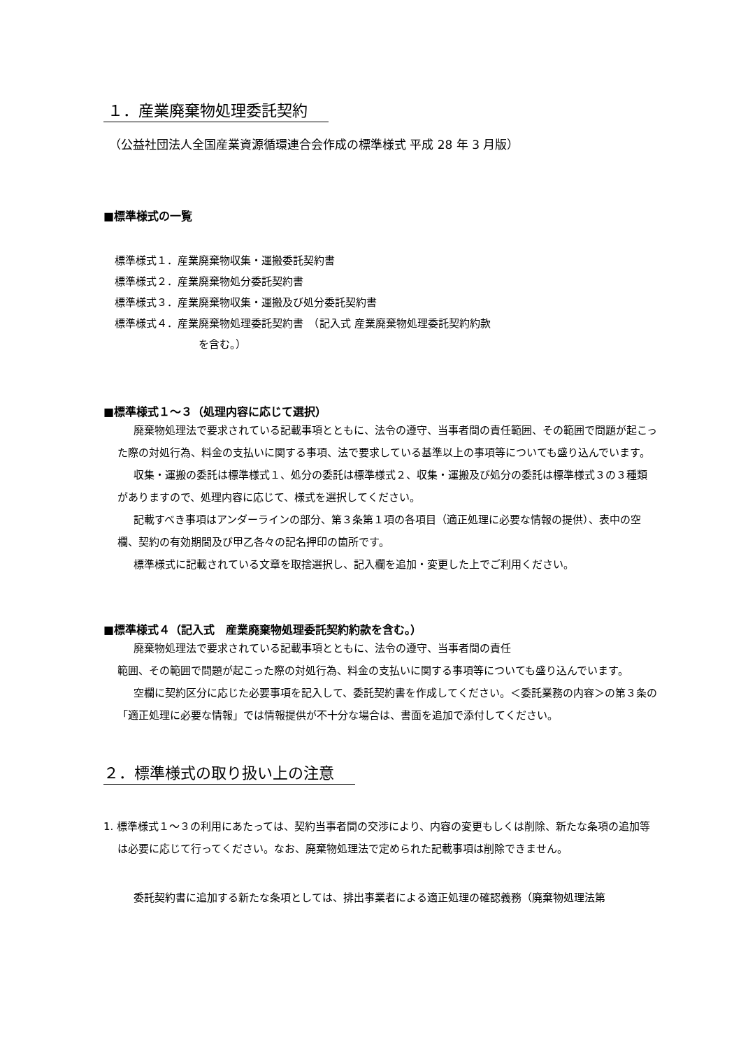１．産業廃棄物処理委託契約
（公益社団法人全国産業資源循環連合会作成の標準様式 平成 28 年 3 月版）
■標準様式の一覧
標準様式１．産業廃棄物収集・運搬委託契約書
標準様式２．産業廃棄物処分委託契約書
標準様式３．産業廃棄物収集・運搬及び処分委託契約書
標準様式４．産業廃棄物処理委託契約書　（記入式 産業廃棄物処理委託契約約款
を含む。）
■標準様式１～３（処理内容に応じて選択）
廃棄物処理法で要求されている記載事項とともに、法令の遵守、当事者間の責任範囲、その範囲で問題が起こった際の対処行為、料金の支払いに関する事項、法で要求している基準以上の事項等についても盛り込んでいます。
収集・運搬の委託は標準様式１、処分の委託は標準様式２、収集・運搬及び処分の委託は標準様式３の３種類がありますので、処理内容に応じて、様式を選択してください。
記載すべき事項はアンダーラインの部分、第３条第１項の各項目（適正処理に必要な情報の提供）、表中の空欄、契約の有効期間及び甲乙各々の記名押印の箇所です。
標準様式に記載されている文章を取捨選択し、記入欄を追加・変更した上でご利用ください。
■標準様式４（記入式　産業廃棄物処理委託契約約款を含む。）
廃棄物処理法で要求されている記載事項とともに、法令の遵守、当事者間の責任
範囲、その範囲で問題が起こった際の対処行為、料金の支払いに関する事項等についても盛り込んでいます。
空欄に契約区分に応じた必要事項を記入して、委託契約書を作成してください。＜委託業務の内容＞の第３条の「適正処理に必要な情報」では情報提供が不十分な場合は、書面を追加で添付してください。
２．標準様式の取り扱い上の注意
1. 標準様式１～３の利用にあたっては、契約当事者間の交渉により、内容の変更もしくは削除、新たな条項の追加等は必要に応じて行ってください。なお、廃棄物処理法で定められた記載事項は削除できません。
委託契約書に追加する新たな条項としては、排出事業者による適正処理の確認義務（廃棄物処理法第